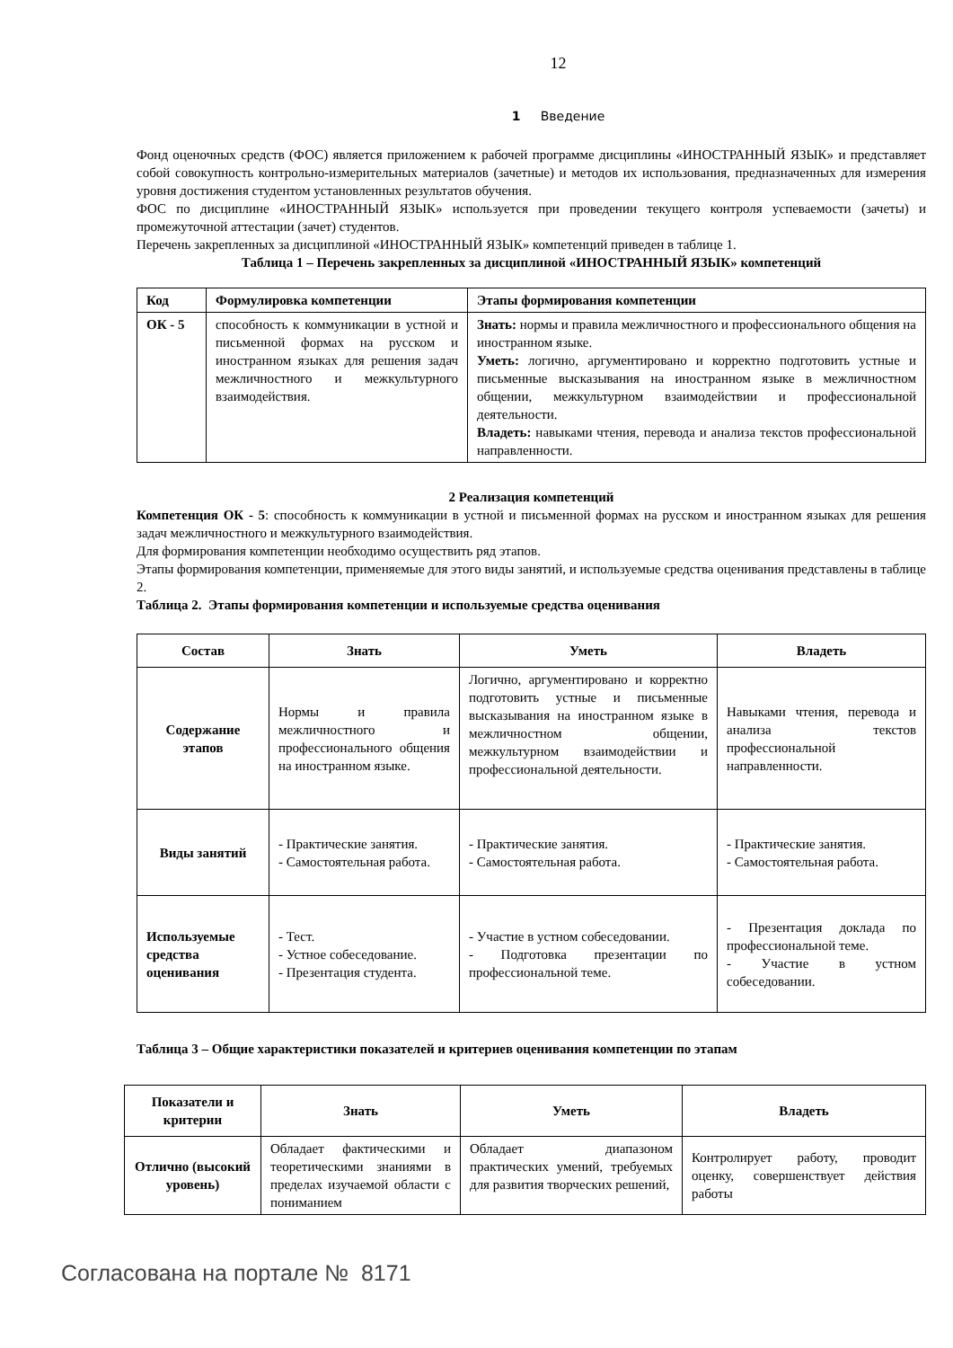12
1 Введение
Фонд оценочных средств (ФОС) является приложением к рабочей программе дисциплины «ИНОСТРАННЫЙ ЯЗЫК» и представляет собой совокупность контрольно-измерительных материалов (зачетные) и методов их использования, предназначенных для измерения уровня достижения студентом установленных результатов обучения.
ФОС по дисциплине «ИНОСТРАННЫЙ ЯЗЫК» используется при проведении текущего контроля успеваемости (зачеты) и промежуточной аттестации (зачет) студентов.
Перечень закрепленных за дисциплиной «ИНОСТРАННЫЙ ЯЗЫК» компетенций приведен в таблице 1.
Таблица 1 – Перечень закрепленных за дисциплиной «ИНОСТРАННЫЙ ЯЗЫК» компетенций
| Код | Формулировка компетенции | Этапы формирования компетенции |
| --- | --- | --- |
| ОК - 5 | способность к коммуникации в устной и письменной формах на русском и иностранном языках для решения задач межличностного и межкультурного взаимодействия. | Знать: нормы и правила межличностного и профессионального общения на иностранном языке. Уметь: логично, аргументировано и корректно подготовить устные и письменные высказывания на иностранном языке в межличностном общении, межкультурном взаимодействии и профессиональной деятельности. Владеть: навыками чтения, перевода и анализа текстов профессиональной направленности. |
2 Реализация компетенций
Компетенция ОК - 5: способность к коммуникации в устной и письменной формах на русском и иностранном языках для решения задач межличностного и межкультурного взаимодействия.
Для формирования компетенции необходимо осуществить ряд этапов.
Этапы формирования компетенции, применяемые для этого виды занятий, и используемые средства оценивания представлены в таблице 2.
Таблица 2. Этапы формирования компетенции и используемые средства оценивания
| Состав | Знать | Уметь | Владеть |
| --- | --- | --- | --- |
| Содержание этапов | Нормы и правила межличностного и профессионального общения на иностранном языке. | Логично, аргументировано и корректно подготовить устные и письменные высказывания на иностранном языке в межличностном общении, межкультурном взаимодействии и профессиональной деятельности. | Навыками чтения, перевода и анализа текстов профессиональной направленности. |
| Виды занятий | - Практические занятия. - Самостоятельная работа. | - Практические занятия. - Самостоятельная работа. | - Практические занятия. - Самостоятельная работа. |
| Используемые средства оценивания | - Тест. - Устное собеседование. - Презентация студента. | - Участие в устном собеседовании. - Подготовка презентации по профессиональной теме. | - Презентация доклада по профессиональной теме. - Участие в устном собеседовании. |
Таблица 3 – Общие характеристики показателей и критериев оценивания компетенции по этапам
| Показатели и критерии | Знать | Уметь | Владеть |
| --- | --- | --- | --- |
| Отлично (высокий уровень) | Обладает фактическими и теоретическими знаниями в пределах изучаемой области с пониманием | Обладает диапазоном практических умений, требуемых для развития творческих решений, | Контролирует работу, проводит оценку, совершенствует действия работы |
Согласована на портале № 8171